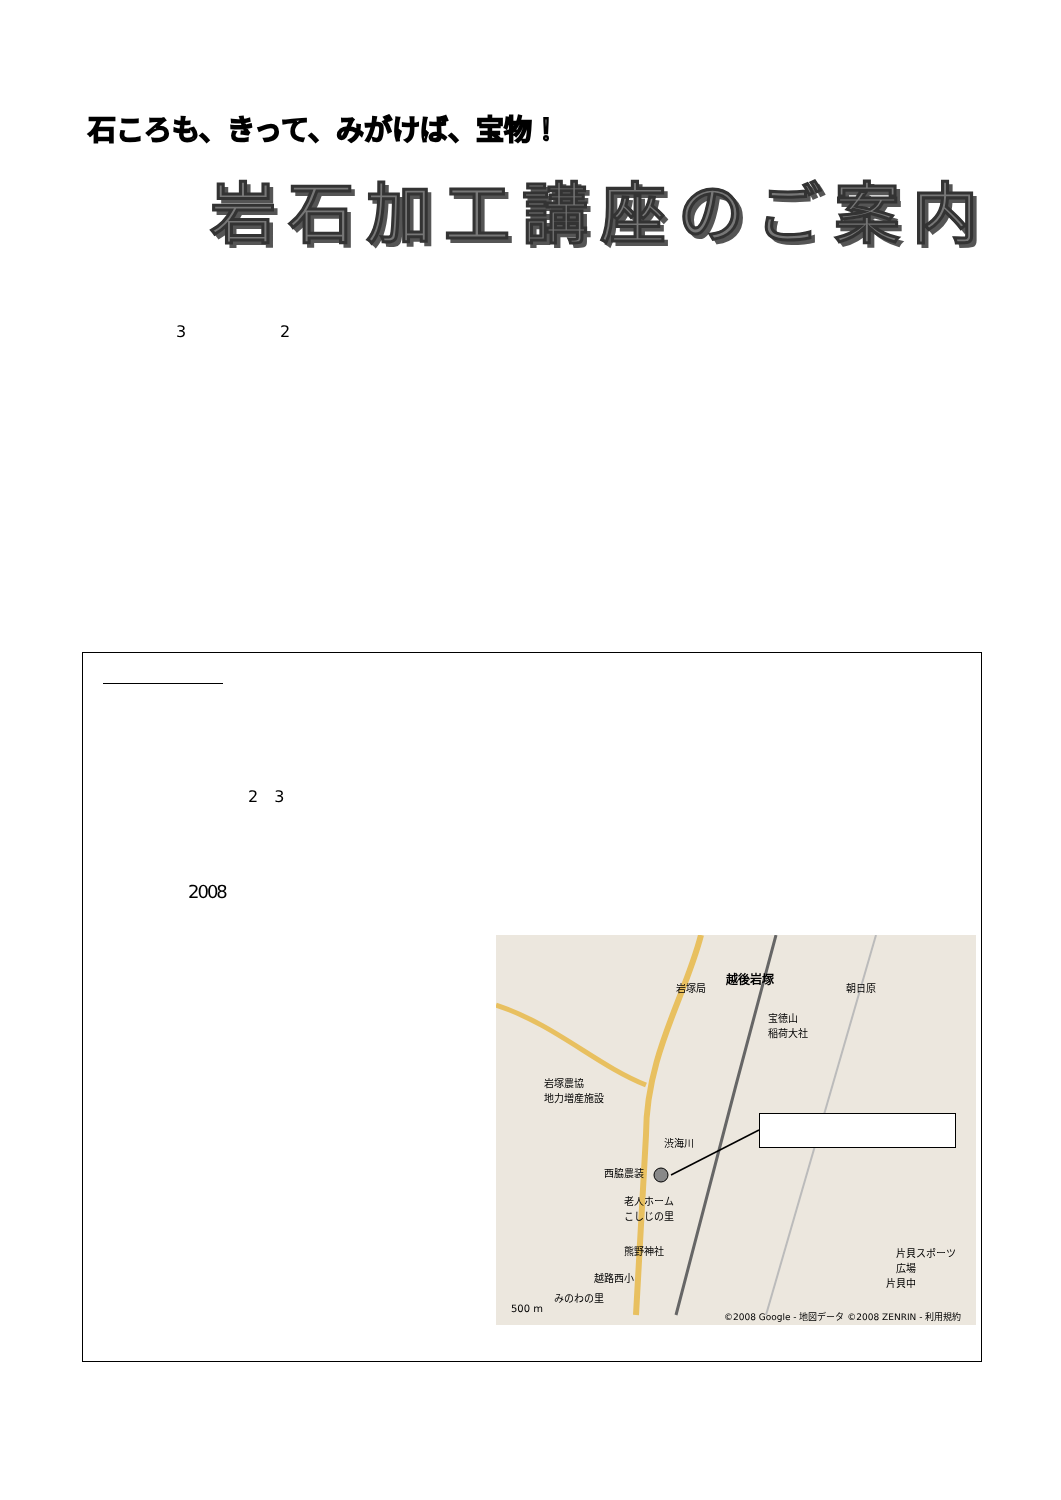石ころも、きって、みがけば、宝物！
岩石加工講座のご案内
3 2
2　3
2008
朝日原
越後岩塚
岩塚局
宝徳山
稲荷大社
岩塚農協
地力増産施設
渋海川
西脇農装
老人ホーム
こしじの里
熊野神社
越路西小
みのわの里
片貝スポーツ
広場
片貝中
500 m
©2008 Google - 地図データ ©2008 ZENRIN - 利用規約